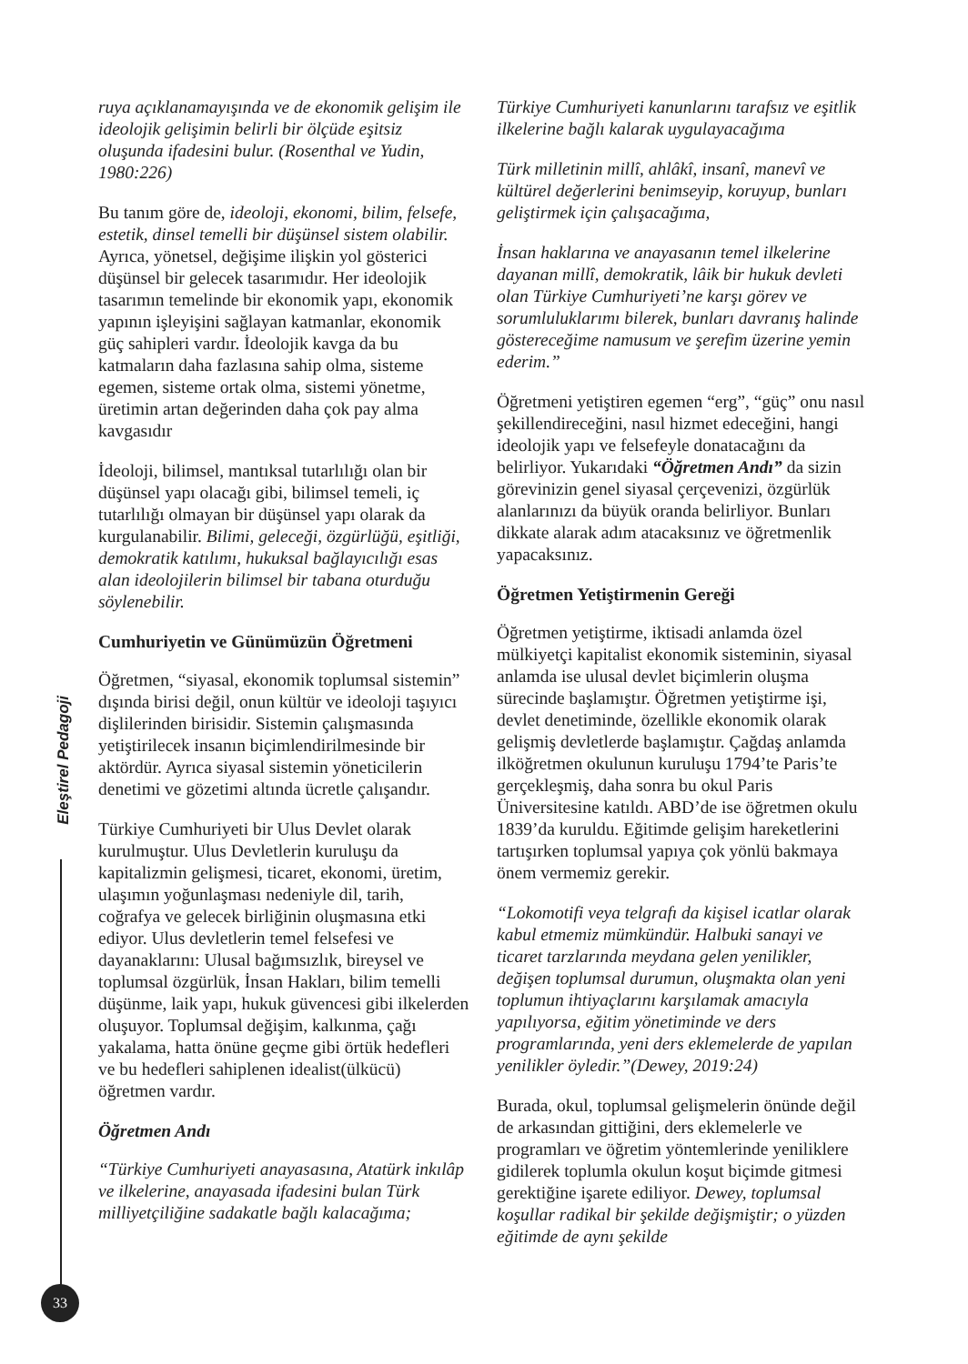Eleştirel Pedagoji
33
ruya açıklanamayışında ve de ekonomik gelişim ile ideolojik gelişimin belirli bir ölçüde eşitsiz oluşunda ifadesini bulur. (Rosenthal ve Yudin, 1980:226)
Bu tanım göre de, ideoloji, ekonomi, bilim, felsefe, estetik, dinsel temelli bir düşünsel sistem olabilir. Ayrıca, yönetsel, değişime ilişkin yol gösterici düşünsel bir gelecek tasarımıdır. Her ideolojik tasarımın temelinde bir ekonomik yapı, ekonomik yapının işleyişini sağlayan katmanlar, ekonomik güç sahipleri vardır. İdeolojik kavga da bu katmaların daha fazlasına sahip olma, sisteme egemen, sisteme ortak olma, sistemi yönetme, üretimin artan değerinden daha çok pay alma kavgasıdır
İdeoloji, bilimsel, mantıksal tutarlılığı olan bir düşünsel yapı olacağı gibi, bilimsel temeli, iç tutarlılığı olmayan bir düşünsel yapı olarak da kurgulanabilir. Bilimi, geleceği, özgürlüğü, eşitliği, demokratik katılımı, hukuksal bağlayıcılığı esas alan ideolojilerin bilimsel bir tabana oturduğu söylenebilir.
Cumhuriyetin ve Günümüzün Öğretmeni
Öğretmen, “siyasal, ekonomik toplumsal sistemin” dışında birisi değil, onun kültür ve ideoloji taşıyıcı dişlilerinden birisidir. Sistemin çalışmasında yetiştirilecek insanın biçimlendirilmesinde bir aktördür. Ayrıca siyasal sistemin yöneticilerin denetimi ve gözetimi altında ücretle çalışandır.
Türkiye Cumhuriyeti bir Ulus Devlet olarak kurulmuştur. Ulus Devletlerin kuruluşu da kapitalizmin gelişmesi, ticaret, ekonomi, üretim, ulaşımın yoğunlaşması nedeniyle dil, tarih, coğrafya ve gelecek birliğinin oluşmasına etki ediyor. Ulus devletlerin temel felsefesi ve dayanaklarını: Ulusal bağımsızlık, bireysel ve toplumsal özgürlük, İnsan Hakları, bilim temelli düşünme, laik yapı, hukuk güvencesi gibi ilkelerden oluşuyor. Toplumsal değişim, kalkınma, çağı yakalama, hatta önüne geçme gibi örtük hedefleri ve bu hedefleri sahiplenen idealist(ülkücü) öğretmen vardır.
Öğretmen Andı
“Türkiye Cumhuriyeti anayasasına, Atatürk inkılâp ve ilkelerine, anayasada ifadesini bulan Türk milliyetçiliğine sadakatle bağlı kalacağıma;
Türkiye Cumhuriyeti kanunlarını tarafsız ve eşitlik ilkelerine bağlı kalarak uygulayacağıma
Türk milletinin millî, ahlâkî, insanî, manevî ve kültürel değerlerini benimseyip, koruyup, bunları geliştirmek için çalışacağıma,
İnsan haklarına ve anayasanın temel ilkelerine dayanan millî, demokratik, lâik bir hukuk devleti olan Türkiye Cumhuriyeti’ne karşı görev ve sorumluluklarımı bilerek, bunları davranış halinde göstereceğime namusum ve şerefim üzerine yemin ederim.”
Öğretmeni yetiştiren egemen “erg”, “güç” onu nasıl şekillendireceğini, nasıl hizmet edeceğini, hangi ideolojik yapı ve felsefeyle donatacağını da belirliyor. Yukarıdaki “Öğretmen Andı” da sizin görevinizin genel siyasal çerçevenizi, özgürlük alanlarınızı da büyük oranda belirliyor. Bunları dikkate alarak adım atacaksınız ve öğretmenlik yapacaksınız.
Öğretmen Yetiştirmenin Gereği
Öğretmen yetiştirme, iktisadi anlamda özel mülkiyetçi kapitalist ekonomik sisteminin, siyasal anlamda ise ulusal devlet biçimlerin oluşma sürecinde başlamıştır. Öğretmen yetiştirme işi, devlet denetiminde, özellikle ekonomik olarak gelişmiş devletlerde başlamıştır. Çağdaş anlamda ilköğretmen okulunun kuruluşu 1794’te Paris’te gerçekleşmiş, daha sonra bu okul Paris Üniversitesine katıldı. ABD’de ise öğretmen okulu 1839’da kuruldu. Eğitimde gelişim hareketlerini tartışırken toplumsal yapıya çok yönlü bakmaya önem vermemiz gerekir.
“Lokomotifi veya telgrafı da kişisel icatlar olarak kabul etmemiz mümkündür. Halbuki sanayi ve ticaret tarzlarında meydana gelen yenilikler, değişen toplumsal durumun, oluşmakta olan yeni toplumun ihtiyaçlarını karşılamak amacıyla yapılıyorsa, eğitim yönetiminde ve ders programlarında, yeni ders eklemelerde de yapılan yenilikler öyledir.”(Dewey, 2019:24)
Burada, okul, toplumsal gelişmelerin önünde değil de arkasından gittiğini, ders eklemelerle ve programları ve öğretim yöntemlerinde yeniliklere gidilerek toplumla okulun koşut biçimde gitmesi gerektiğine işarete ediliyor. Dewey, toplumsal koşullar radikal bir şekilde değişmiştir; o yüzden eğitimde de aynı şekilde